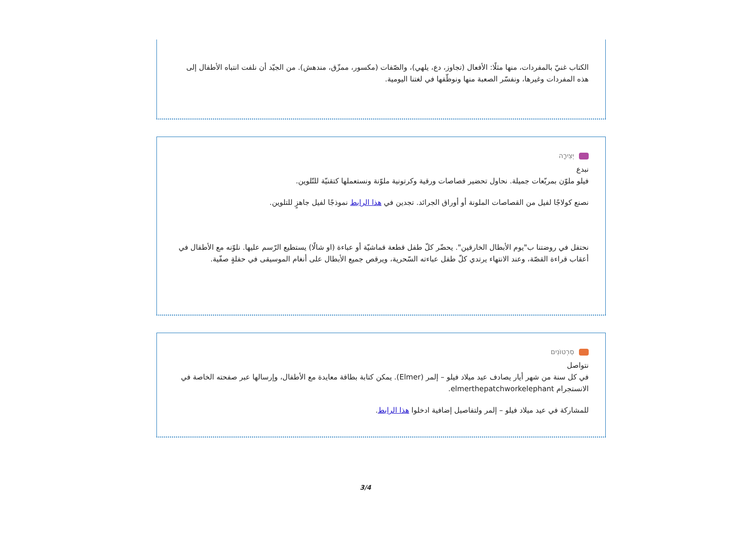الكتاب غنيّ بالمفردات، منها مثلًا: الأفعال (تجاوز، دع، يلهي)، والصّفات (مكسور، ممزّق، مندهش). من الجيّد أن نلفت انتباه الأطفال إلى هذه المفردات وغيرها، ونفسّر الصعبة منها ونوظّفها في لغتنا اليومية.
יְצִירָה
نبدع
فيلو ملوّن بمربّعات جميلة. نحاول تحضير قصاصات ورقية وكرتونية ملوّنة ونستعملها كتقنيّة للتّلوين.
نصنع كولاجًا لفيل من القصاصات الملونة أو أوراق الجرائد. تجدين في هذا الرابط نموذجًا لفيل جاهزٍ للتلوين.
نحتفل في روضتنا ب"يوم الأبطال الخارقين". يحضّر كلّ طفل قطعة قماشيّة أو عباءة (او شالًا) يستطيع الرّسم عليها. نلوّنه مع الأطفال في أعقاب قراءة القصّة، وعند الانتهاء يرتدي كلّ طفل عباءته السّحرية، ويرقص جميع الأبطال على أنغام الموسيقى في حفلةٍ صفّية.
סִרְטוֹנִים
نتواصل
في كل سنة من شهر أيار يصادف عيد ميلاد فيلو – إلمر (Elmer). يمكن كتابة بطاقة معايدة مع الأطفال، وإرسالها عبر صفحته الخاصة في الانستجرام elmerthepatchworkelephant.
للمشاركة في عيد ميلاد فيلو – إلمر ولتفاصيل إضافية ادخلوا هذا الرابط.
3/4